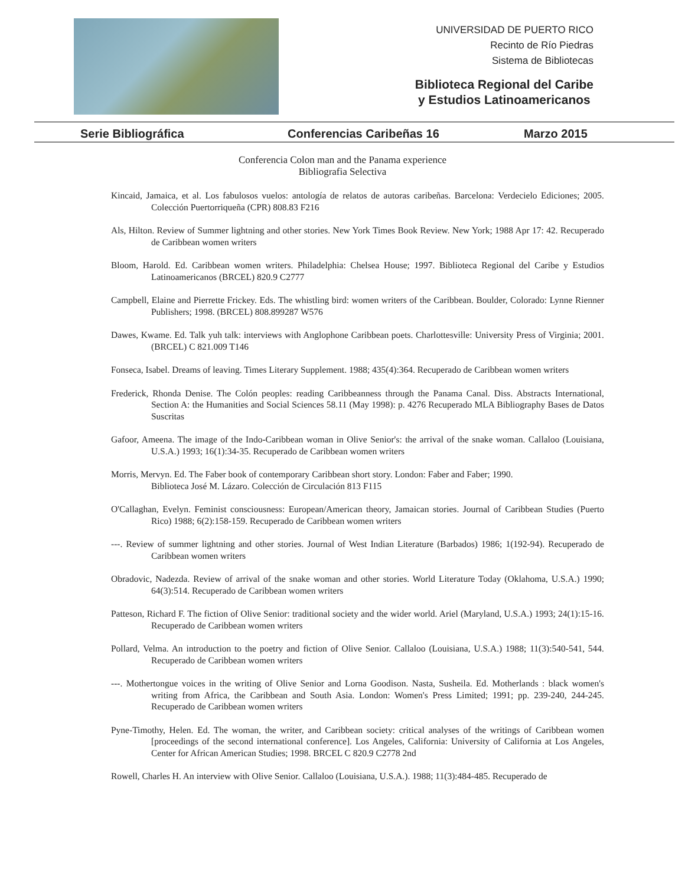UNIVERSIDAD DE PUERTO RICO
Recinto de Río Piedras
Sistema de Bibliotecas
Biblioteca Regional del Caribe
y Estudios Latinoamericanos
Serie Bibliográfica Conferencias Caribeñas 16 Marzo 2015
Conferencia Colon man and the Panama experience
Bibliografia Selectiva
Kincaid, Jamaica, et al. Los fabulosos vuelos: antología de relatos de autoras caribeñas. Barcelona: Verdecielo Ediciones; 2005. Colección Puertorriqueña (CPR) 808.83 F216
Als, Hilton. Review of Summer lightning and other stories. New York Times Book Review. New York; 1988 Apr 17: 42. Recuperado de Caribbean women writers
Bloom, Harold. Ed. Caribbean women writers. Philadelphia: Chelsea House; 1997. Biblioteca Regional del Caribe y Estudios Latinoamericanos (BRCEL) 820.9 C2777
Campbell, Elaine and Pierrette Frickey. Eds. The whistling bird: women writers of the Caribbean. Boulder, Colorado: Lynne Rienner Publishers; 1998. (BRCEL) 808.899287 W576
Dawes, Kwame. Ed. Talk yuh talk: interviews with Anglophone Caribbean poets. Charlottesville: University Press of Virginia; 2001. (BRCEL) C 821.009 T146
Fonseca, Isabel. Dreams of leaving. Times Literary Supplement. 1988; 435(4):364. Recuperado de Caribbean women writers
Frederick, Rhonda Denise. The Colón peoples: reading Caribbeanness through the Panama Canal. Diss. Abstracts International, Section A: the Humanities and Social Sciences 58.11 (May 1998): p. 4276 Recuperado MLA Bibliography Bases de Datos Suscritas
Gafoor, Ameena. The image of the Indo-Caribbean woman in Olive Senior's: the arrival of the snake woman. Callaloo (Louisiana, U.S.A.) 1993; 16(1):34-35. Recuperado de Caribbean women writers
Morris, Mervyn. Ed. The Faber book of contemporary Caribbean short story. London: Faber and Faber; 1990.
Biblioteca José M. Lázaro. Colección de Circulación 813 F115
O'Callaghan, Evelyn. Feminist consciousness: European/American theory, Jamaican stories. Journal of Caribbean Studies (Puerto Rico) 1988; 6(2):158-159. Recuperado de Caribbean women writers
---. Review of summer lightning and other stories. Journal of West Indian Literature (Barbados) 1986; 1(192-94). Recuperado de Caribbean women writers
Obradovic, Nadezda. Review of arrival of the snake woman and other stories. World Literature Today (Oklahoma, U.S.A.) 1990; 64(3):514. Recuperado de Caribbean women writers
Patteson, Richard F. The fiction of Olive Senior: traditional society and the wider world. Ariel (Maryland, U.S.A.) 1993; 24(1):15-16. Recuperado de Caribbean women writers
Pollard, Velma. An introduction to the poetry and fiction of Olive Senior. Callaloo (Louisiana, U.S.A.) 1988; 11(3):540-541, 544. Recuperado de Caribbean women writers
---. Mothertongue voices in the writing of Olive Senior and Lorna Goodison. Nasta, Susheila. Ed. Motherlands : black women's writing from Africa, the Caribbean and South Asia. London: Women's Press Limited; 1991; pp. 239-240, 244-245. Recuperado de Caribbean women writers
Pyne-Timothy, Helen. Ed. The woman, the writer, and Caribbean society: critical analyses of the writings of Caribbean women [proceedings of the second international conference]. Los Angeles, California: University of California at Los Angeles, Center for African American Studies; 1998. BRCEL C 820.9 C2778 2nd
Rowell, Charles H. An interview with Olive Senior. Callaloo (Louisiana, U.S.A.). 1988; 11(3):484-485. Recuperado de